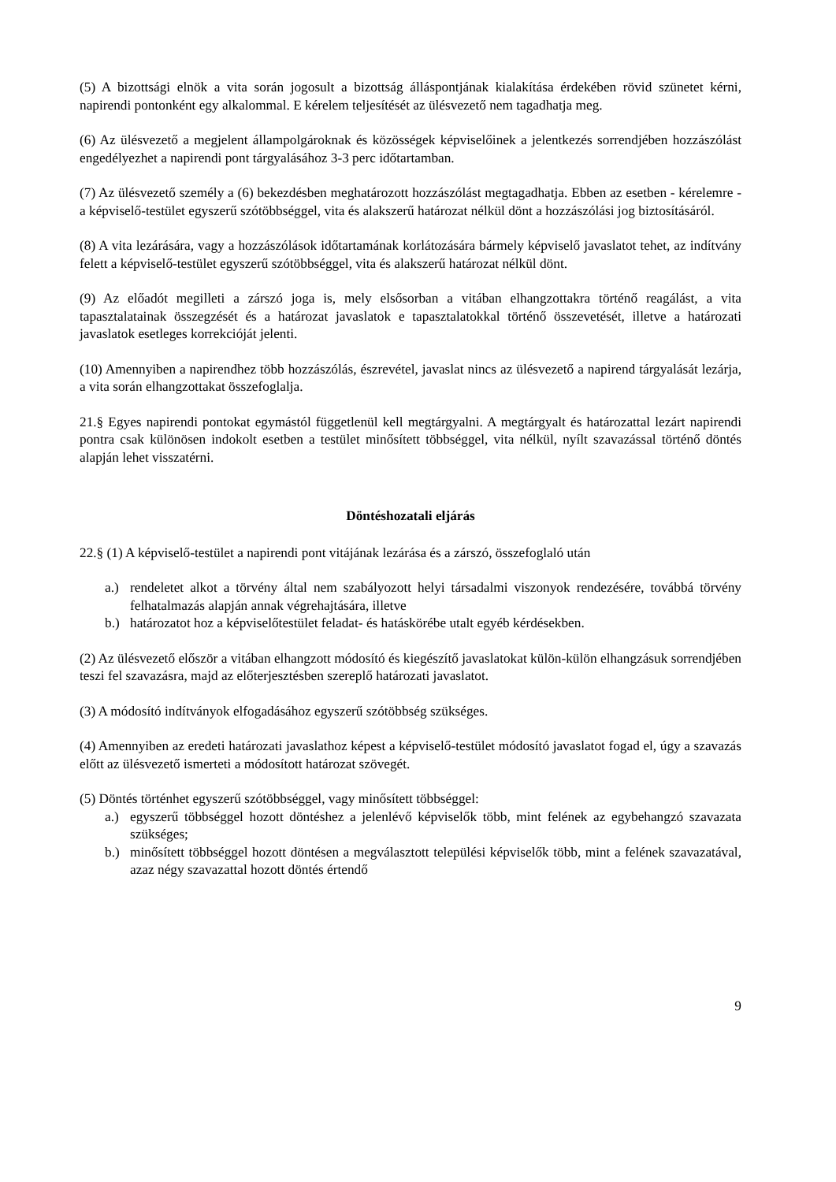(5) A bizottsági elnök a vita során jogosult a bizottság álláspontjának kialakítása érdekében rövid szünetet kérni, napirendi pontonként egy alkalommal. E kérelem teljesítését az ülésvezető nem tagadhatja meg.
(6) Az ülésvezető a megjelent állampolgároknak és közösségek képviselőinek a jelentkezés sorrendjében hozzászólást engedélyezhet a napirendi pont tárgyalásához 3-3 perc időtartamban.
(7) Az ülésvezető személy a (6) bekezdésben meghatározott hozzászólást megtagadhatja. Ebben az esetben - kérelemre - a képviselő-testület egyszerű szótöbbséggel, vita és alakszerű határozat nélkül dönt a hozzászólási jog biztosításáról.
(8) A vita lezárására, vagy a hozzászólások időtartamának korlátozására bármely képviselő javaslatot tehet, az indítvány felett a képviselő-testület egyszerű szótöbbséggel, vita és alakszerű határozat nélkül dönt.
(9) Az előadót megilleti a zárszó joga is, mely elsősorban a vitában elhangzottakra történő reagálást, a vita tapasztalatainak összegzését és a határozat javaslatok e tapasztalatokkal történő összevetését, illetve a határozati javaslatok esetleges korrekcióját jelenti.
(10) Amennyiben a napirendhez több hozzászólás, észrevétel, javaslat nincs az ülésvezető a napirend tárgyalását lezárja, a vita során elhangzottakat összefoglalja.
21.§ Egyes napirendi pontokat egymástól függetlenül kell megtárgyalni. A megtárgyalt és határozattal lezárt napirendi pontra csak különösen indokolt esetben a testület minősített többséggel, vita nélkül, nyílt szavazással történő döntés alapján lehet visszatérni.
Döntéshozatali eljárás
22.§ (1) A képviselő-testület a napirendi pont vitájának lezárása és a zárszó, összefoglaló után
a.) rendeletet alkot a törvény által nem szabályozott helyi társadalmi viszonyok rendezésére, továbbá törvény felhatalmazás alapján annak végrehajtására, illetve
b.) határozatot hoz a képviselőtestület feladat- és hatáskörébe utalt egyéb kérdésekben.
(2) Az ülésvezető először a vitában elhangzott módosító és kiegészítő javaslatokat külön-külön elhangzásuk sorrendjében teszi fel szavazásra, majd az előterjesztésben szereplő határozati javaslatot.
(3) A módosító indítványok elfogadásához egyszerű szótöbbség szükséges.
(4) Amennyiben az eredeti határozati javaslathoz képest a képviselő-testület módosító javaslatot fogad el, úgy a szavazás előtt az ülésvezető ismerteti a módosított határozat szövegét.
(5) Döntés történhet egyszerű szótöbbséggel, vagy minősített többséggel:
a.) egyszerű többséggel hozott döntéshez a jelenlévő képviselők több, mint felének az egybehangzó szavazata szükséges;
b.) minősített többséggel hozott döntésen a megválasztott települési képviselők több, mint a felének szavazatával, azaz négy szavazattal hozott döntés értendő
9